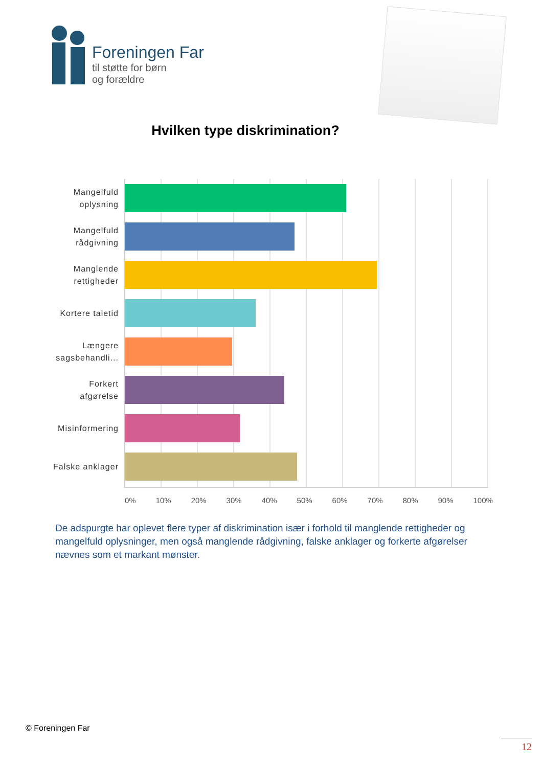Foreningen Far
til støtte for børn
og forældre
Hvilken type diskrimination?
Mangelfuld oplysning
Mangelfuld rådgivning
Manglende rettigheder
Kortere taletid
Længere sagsbehandli...
Forkert afgørelse
Misinformering
Falske anklager
0% 10% 20% 30% 40% 50% 60% 70% 80% 90% 100%
De adspurgte har oplevet flere typer af diskrimination især i forhold til manglende rettigheder og mangelfuld oplysninger, men også manglende rådgivning, falske anklager og forkerte afgørelser nævnes som et markant mønster.
© Foreningen Far
12